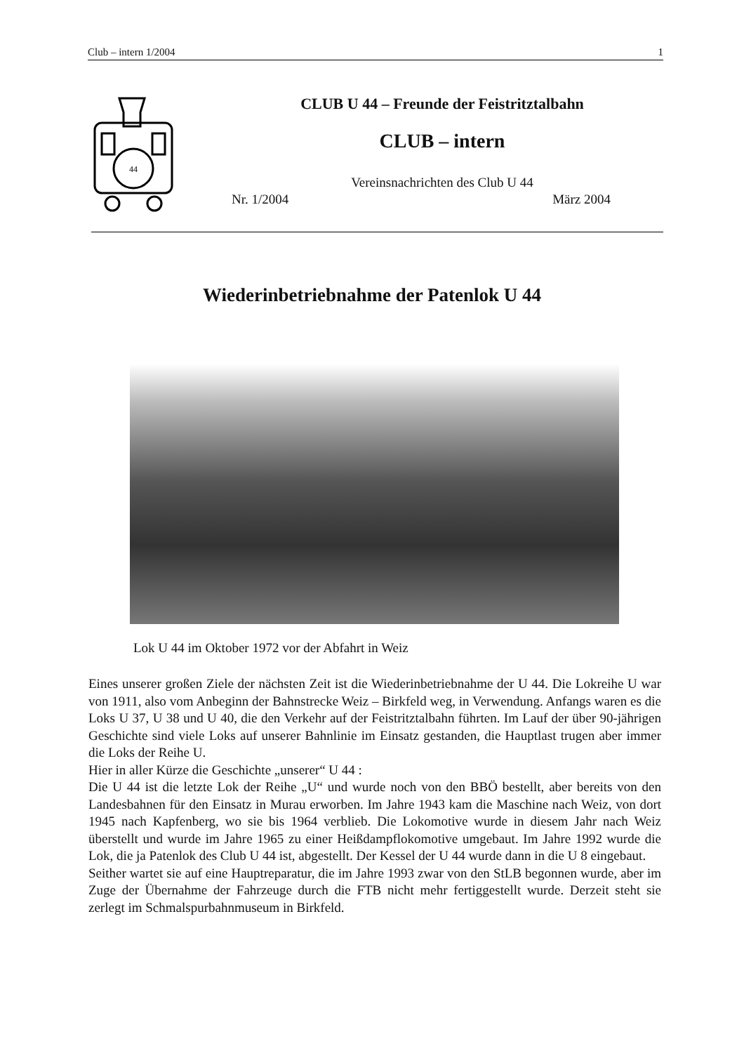Club – intern 1/2004 1
44
CLUB U 44 – Freunde der Feistritztalbahn
CLUB – intern
Vereinsnachrichten des Club U 44
Nr. 1/2004 März 2004
Wiederinbetriebnahme der Patenlok U 44
Lok U 44 im Oktober 1972 vor der Abfahrt in Weiz
Eines unserer großen Ziele der nächsten Zeit ist die Wiederinbetriebnahme der U 44. Die Lokreihe U war von 1911, also vom Anbeginn der Bahnstrecke Weiz – Birkfeld weg, in Verwendung. Anfangs waren es die Loks U 37, U 38 und U 40, die den Verkehr auf der Feistritztalbahn führten. Im Lauf der über 90-jährigen Geschichte sind viele Loks auf unserer Bahnlinie im Einsatz gestanden, die Hauptlast trugen aber immer die Loks der Reihe U.
Hier in aller Kürze die Geschichte „unserer“ U 44 :
Die U 44 ist die letzte Lok der Reihe „U“ und wurde noch von den BBÖ bestellt, aber bereits von den Landesbahnen für den Einsatz in Murau erworben. Im Jahre 1943 kam die Maschine nach Weiz, von dort 1945 nach Kapfenberg, wo sie bis 1964 verblieb. Die Lokomotive wurde in diesem Jahr nach Weiz überstellt und wurde im Jahre 1965 zu einer Heißdampflokomotive umgebaut. Im Jahre 1992 wurde die Lok, die ja Patenlok des Club U 44 ist, abgestellt. Der Kessel der U 44 wurde dann in die U 8 eingebaut.
Seither wartet sie auf eine Hauptreparatur, die im Jahre 1993 zwar von den StLB begonnen wurde, aber im Zuge der Übernahme der Fahrzeuge durch die FTB nicht mehr fertiggestellt wurde. Derzeit steht sie zerlegt im Schmalspurbahnmuseum in Birkfeld.